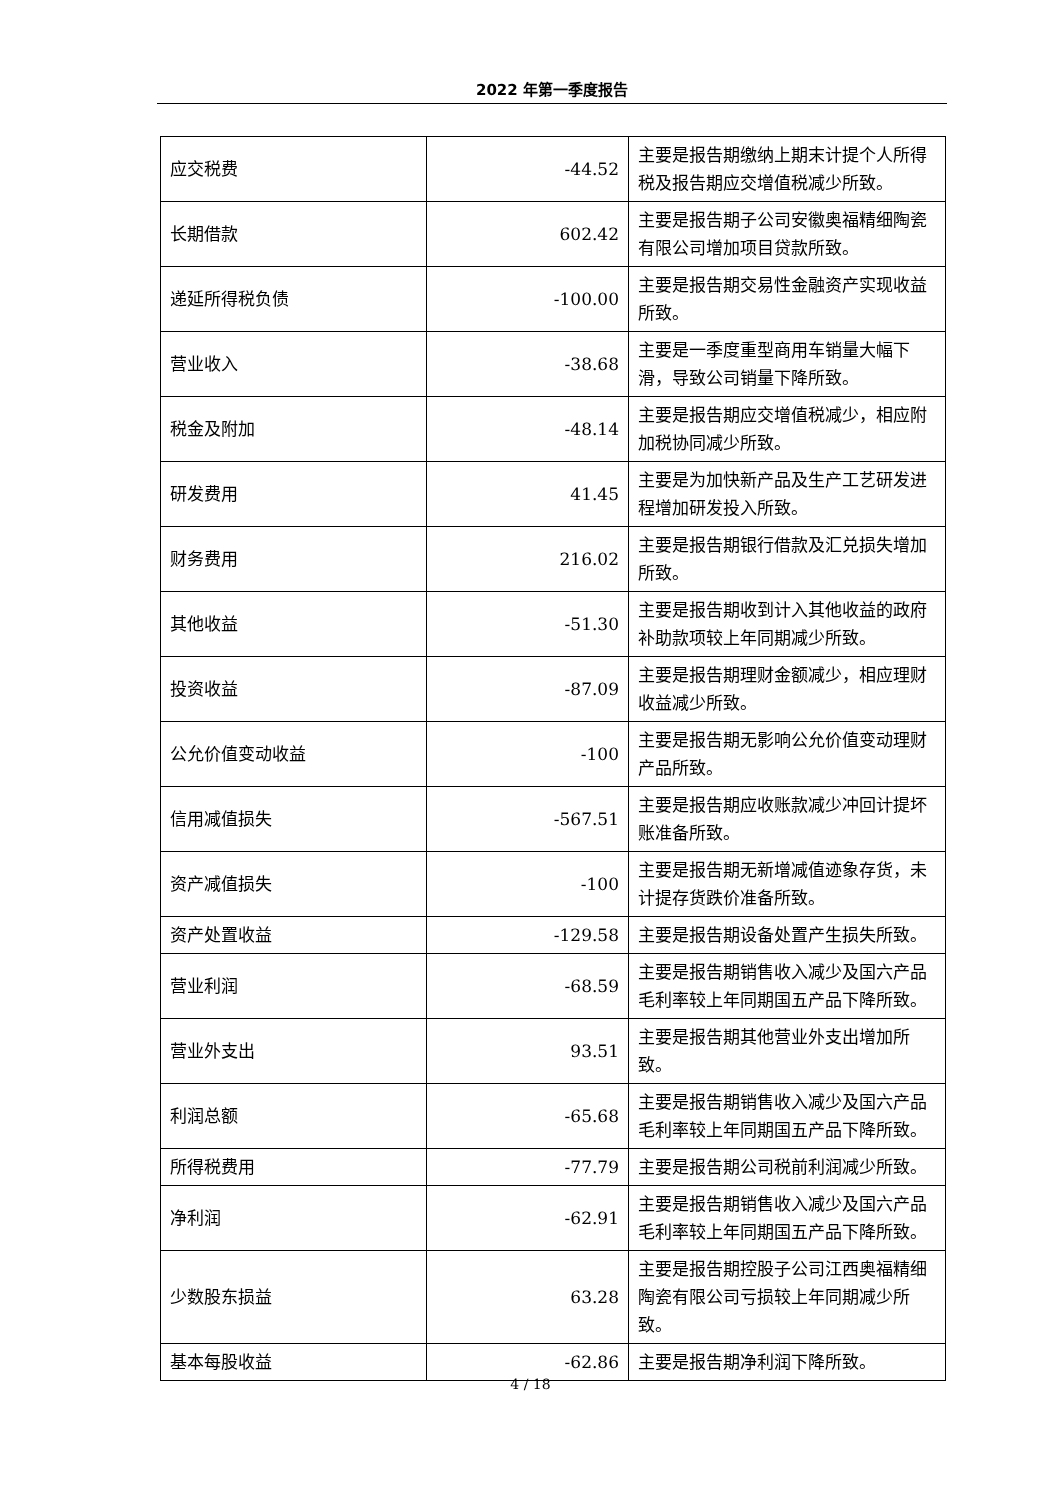2022 年第一季度报告
| 应交税费 | -44.52 | 主要是报告期缴纳上期末计提个人所得税及报告期应交增值税减少所致。 |
| 长期借款 | 602.42 | 主要是报告期子公司安徽奥福精细陶瓷有限公司增加项目贷款所致。 |
| 递延所得税负债 | -100.00 | 主要是报告期交易性金融资产实现收益所致。 |
| 营业收入 | -38.68 | 主要是一季度重型商用车销量大幅下滑，导致公司销量下降所致。 |
| 税金及附加 | -48.14 | 主要是报告期应交增值税减少，相应附加税协同减少所致。 |
| 研发费用 | 41.45 | 主要是为加快新产品及生产工艺研发进程增加研发投入所致。 |
| 财务费用 | 216.02 | 主要是报告期银行借款及汇兑损失增加所致。 |
| 其他收益 | -51.30 | 主要是报告期收到计入其他收益的政府补助款项较上年同期减少所致。 |
| 投资收益 | -87.09 | 主要是报告期理财金额减少，相应理财收益减少所致。 |
| 公允价值变动收益 | -100 | 主要是报告期无影响公允价值变动理财产品所致。 |
| 信用减值损失 | -567.51 | 主要是报告期应收账款减少冲回计提坏账准备所致。 |
| 资产减值损失 | -100 | 主要是报告期无新增减值迹象存货，未计提存货跌价准备所致。 |
| 资产处置收益 | -129.58 | 主要是报告期设备处置产生损失所致。 |
| 营业利润 | -68.59 | 主要是报告期销售收入减少及国六产品毛利率较上年同期国五产品下降所致。 |
| 营业外支出 | 93.51 | 主要是报告期其他营业外支出增加所致。 |
| 利润总额 | -65.68 | 主要是报告期销售收入减少及国六产品毛利率较上年同期国五产品下降所致。 |
| 所得税费用 | -77.79 | 主要是报告期公司税前利润减少所致。 |
| 净利润 | -62.91 | 主要是报告期销售收入减少及国六产品毛利率较上年同期国五产品下降所致。 |
| 少数股东损益 | 63.28 | 主要是报告期控股子公司江西奥福精细陶瓷有限公司亏损较上年同期减少所致。 |
| 基本每股收益 | -62.86 | 主要是报告期净利润下降所致。 |
4 / 18